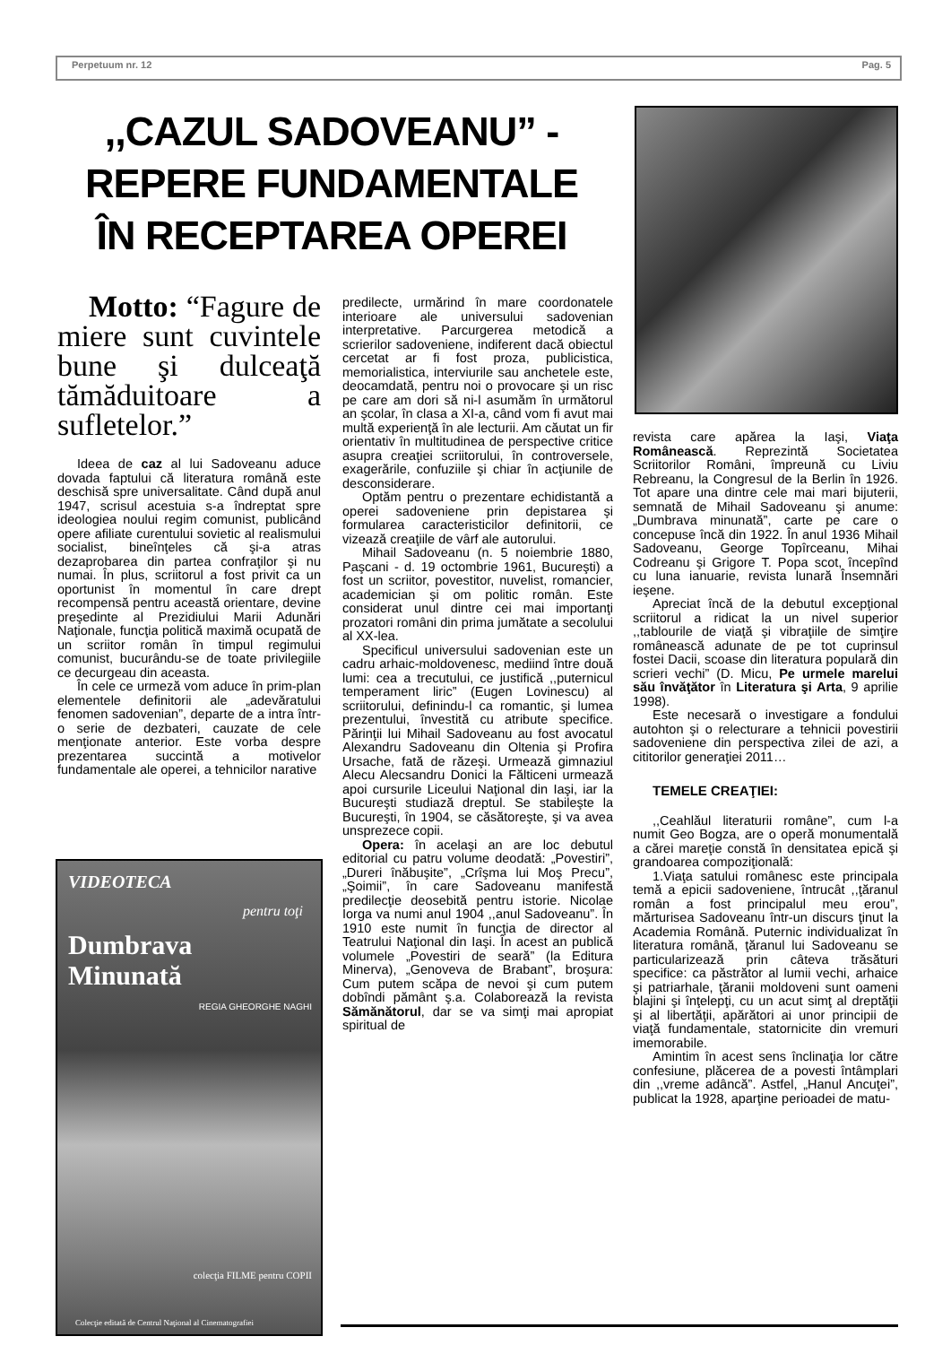Perpetuum nr. 12 Pag. 5
,,CAZUL SADOVEANU” -
REPERE FUNDAMENTALE
ÎN RECEPTAREA OPEREI
Motto: “Fagure de miere sunt cuvintele bune şi dulceaţă tămăduitoare a sufletelor.”
Ideea de caz al lui Sadoveanu aduce dovada faptului că literatura română este deschisă spre universalitate. Când după anul 1947, scrisul acestuia s-a îndreptat spre ideologiea noului regim comunist, publicând opere afiliate curentului sovietic al realismului socialist, bineînţeles că şi-a atras dezaprobarea din partea confraţilor şi nu numai. În plus, scriitorul a fost privit ca un oportunist în momentul în care drept recompensă pentru această orientare, devine preşedinte al Prezidiului Marii Adunări Naţionale, funcţia politică maximă ocupată de un scriitor român în timpul regimului comunist, bucurându-se de toate privilegiile ce decurgeau din aceasta.
În cele ce urmeză vom aduce în prim-plan elementele definitorii ale „adevăratului fenomen sadovenian”, departe de a intra într-o serie de dezbateri, cauzate de cele menţionate anterior. Este vorba despre prezentarea succintă a motivelor fundamentale ale operei, a tehnicilor narative
VIDEOTECA
pentru toţi
Dumbrava Minunată
REGIA GHEORGHE NAGHI
colecţia FILME pentru COPII
Colecţie editată de Centrul Naţional al Cinematografiei
predilecte, urmărind în mare coordonatele interioare ale universului sadovenian interpretative. Parcurgerea metodică a scrierilor sadoveniene, indiferent dacă obiectul cercetat ar fi fost proza, publicistica, memorialistica, interviurile sau anchetele este, deocamdată, pentru noi o provocare şi un risc pe care am dori să ni-l asumăm în următorul an şcolar, în clasa a XI-a, când vom fi avut mai multă experienţă în ale lecturii. Am căutat un fir orientativ în multitudinea de perspective critice asupra creaţiei scriitorului, în controversele, exagerările, confuziile şi chiar în acţiunile de desconsiderare.
Optăm pentru o prezentare echidistantă a operei sadoveniene prin depistarea şi formularea caracteristicilor definitorii, ce vizează creaţiile de vârf ale autorului.
Mihail Sadoveanu (n. 5 noiembrie 1880, Paşcani - d. 19 octombrie 1961, Bucureşti) a fost un scriitor, povestitor, nuvelist, romancier, academician şi om politic român. Este considerat unul dintre cei mai importanţi prozatori români din prima jumătate a secolului al XX-lea.
Specificul universului sadovenian este un cadru arhaic-moldovenesc, mediind între două lumi: cea a trecutului, ce justifică ,,puternicul temperament liric” (Eugen Lovinescu) al scriitorului, definindu-l ca romantic, şi lumea prezentului, învestită cu atribute specifice. Părinţii lui Mihail Sadoveanu au fost avocatul Alexandru Sadoveanu din Oltenia şi Profira Ursache, fată de răzeşi. Urmează gimnaziul Alecu Alecsandru Donici la Fălticeni urmează apoi cursurile Liceului Naţional din Iaşi, iar la Bucureşti studiază dreptul. Se stabileşte la Bucureşti, în 1904, se căsătoreşte, şi va avea unsprezece copii.
Opera: în acelaşi an are loc debutul editorial cu patru volume deodată: „Povestiri”, „Dureri înăbuşite”, „Crîşma lui Moş Precu”, „Şoimii”, în care Sadoveanu manifestă predilecţie deosebită pentru istorie. Nicolae Iorga va numi anul 1904 ,,anul Sadoveanu”. În 1910 este numit în funcţia de director al Teatrului Naţional din Iaşi. În acest an publică volumele „Povestiri de seară” (la Editura Minerva), „Genoveva de Brabant”, broşura: Cum putem scăpa de nevoi şi cum putem dobîndi pământ ş.a. Colaborează la revista Sămănătorul, dar se va simţi mai apropiat spiritual de
revista care apărea la Iaşi, Viaţa Românească. Reprezintă Societatea Scriitorilor Români, împreună cu Liviu Rebreanu, la Congresul de la Berlin în 1926. Tot apare una dintre cele mai mari bijuterii, semnată de Mihail Sadoveanu şi anume: „Dumbrava minunată”, carte pe care o concepuse încă din 1922. În anul 1936 Mihail Sadoveanu, George Topîrceanu, Mihai Codreanu şi Grigore T. Popa scot, începînd cu luna ianuarie, revista lunară Însemnări ieşene.
Apreciat încă de la debutul excepţional scriitorul a ridicat la un nivel superior ,,tablourile de viaţă şi vibraţiile de simţire românească adunate de pe tot cuprinsul fostei Dacii, scoase din literatura populară din scrieri vechi” (D. Micu, Pe urmele marelui său învăţător în Literatura şi Arta, 9 aprilie 1998).
Este necesară o investigare a fondului autohton şi o relecturare a tehnicii povestirii sadoveniene din perspectiva zilei de azi, a cititorilor generaţiei 2011…
TEMELE CREAŢIEI:
,,Ceahlăul literaturii române”, cum l-a numit Geo Bogza, are o operă monumentală a cărei mareţie constă în densitatea epică şi grandoarea compoziţională:
1.Viaţa satului românesc este principala temă a epicii sadoveniene, întrucât ,,ţăranul român a fost principalul meu erou”, mărturisea Sadoveanu într-un discurs ţinut la Academia Română. Puternic individualizat în literatura română, ţăranul lui Sadoveanu se particularizează prin câteva trăsături specifice: ca păstrător al lumii vechi, arhaice şi patriarhale, ţăranii moldoveni sunt oameni blajini şi înţelepţi, cu un acut simţ al dreptăţii şi al libertăţii, apărători ai unor principii de viaţă fundamentale, statornicite din vremuri imemorabile.
Amintim în acest sens înclinaţia lor către confesiune, plăcerea de a povesti întâmplari din ,,vreme adâncă”. Astfel, „Hanul Ancuţei”, publicat la 1928, aparţine perioadei de matu-